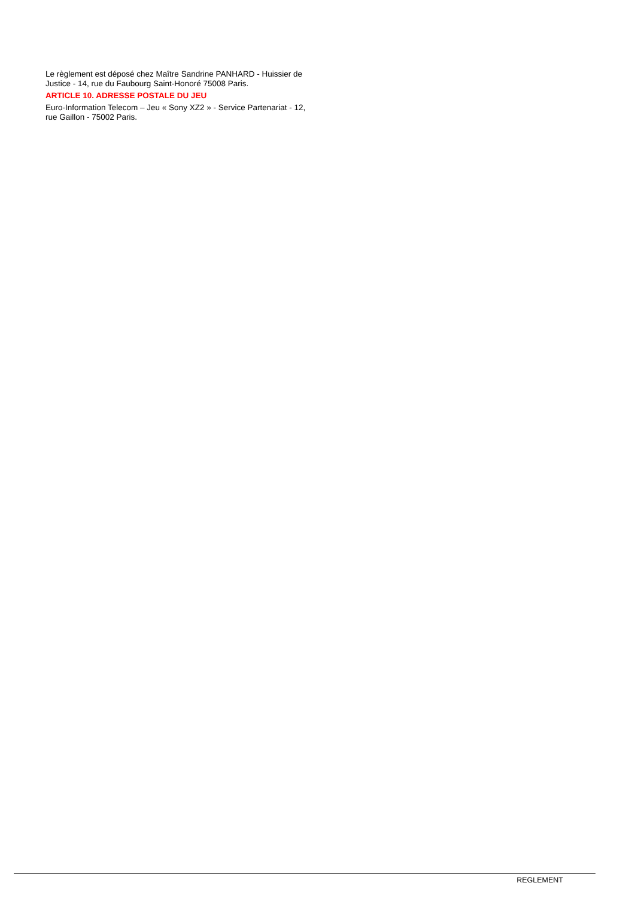Le règlement est déposé chez Maître Sandrine PANHARD - Huissier de Justice - 14, rue du Faubourg Saint-Honoré 75008 Paris.
ARTICLE 10. ADRESSE POSTALE DU JEU
Euro-Information Telecom – Jeu « Sony XZ2 » - Service Partenariat - 12, rue Gaillon - 75002 Paris.
REGLEMENT